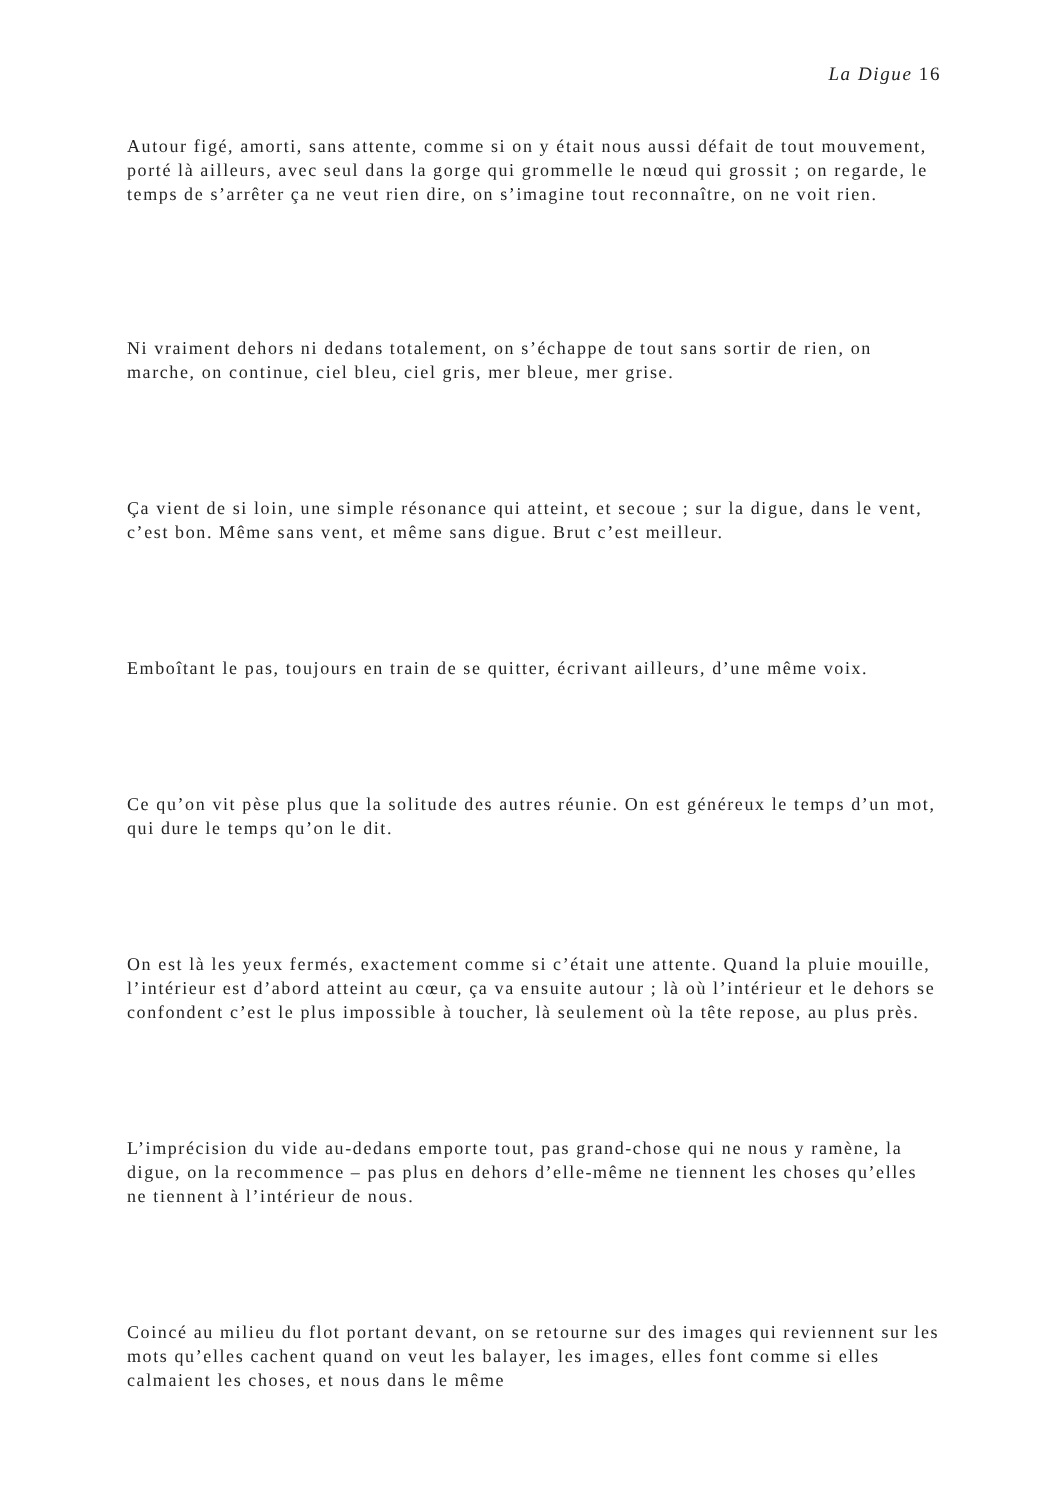La Digue 16
Autour figé, amorti, sans attente, comme si on y était nous aussi défait de tout mouvement, porté là ailleurs, avec seul dans la gorge qui grommelle le nœud qui grossit ; on regarde, le temps de s’arrêter ça ne veut rien dire, on s’imagine tout reconnaître, on ne voit rien.
Ni vraiment dehors ni dedans totalement, on s’échappe de tout sans sortir de rien, on marche, on continue, ciel bleu, ciel gris, mer bleue, mer grise.
Ça vient de si loin, une simple résonance qui atteint, et secoue ; sur la digue, dans le vent, c’est bon. Même sans vent, et même sans digue. Brut c’est meilleur.
Emboîtant le pas, toujours en train de se quitter, écrivant ailleurs, d’une même voix.
Ce qu’on vit pèse plus que la solitude des autres réunie. On est généreux le temps d’un mot, qui dure le temps qu’on le dit.
On est là les yeux fermés, exactement comme si c’était une attente. Quand la pluie mouille, l’intérieur est d’abord atteint au cœur, ça va ensuite autour ; là où l’intérieur et le dehors se confondent c’est le plus impossible à toucher, là seulement où la tête repose, au plus près.
L’imprécision du vide au-dedans emporte tout, pas grand-chose qui ne nous y ramène, la digue, on la recommence – pas plus en dehors d’elle-même ne tiennent les choses qu’elles ne tiennent à l’intérieur de nous.
Coincé au milieu du flot portant devant, on se retourne sur des images qui reviennent sur les mots qu’elles cachent quand on veut les balayer, les images, elles font comme si elles calmaient les choses, et nous dans le même